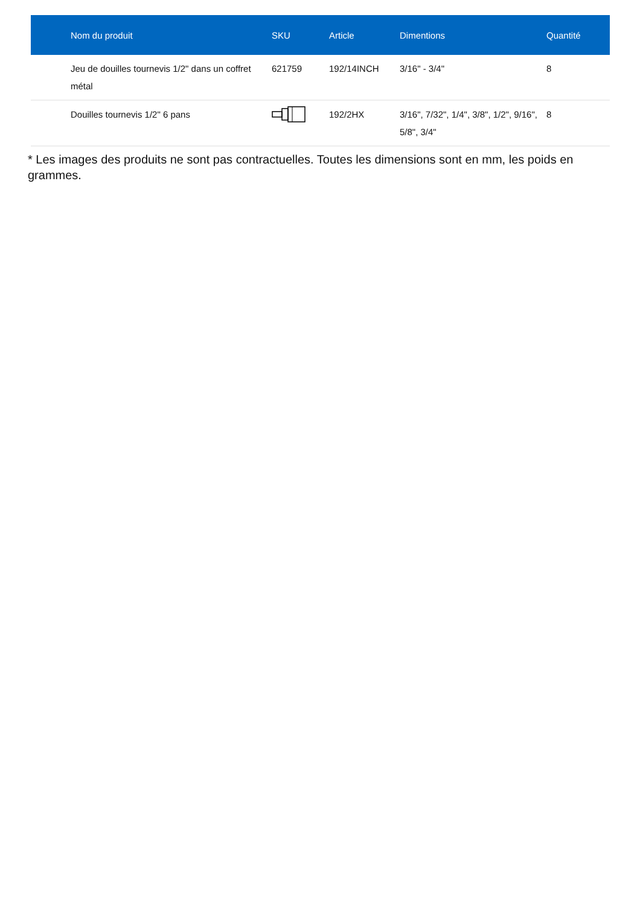| | Nom du produit | SKU | Article | Dimentions | Quantité |
| --- | --- | --- | --- | --- | --- |
| | Jeu de douilles tournevis 1/2" dans un coffret métal | 621759 | 192/14INCH | 3/16" - 3/4" | 8 |
| | Douilles tournevis 1/2" 6 pans | | 192/2HX | 3/16", 7/32", 1/4", 3/8", 1/2", 9/16", 5/8", 3/4" | 8 |
* Les images des produits ne sont pas contractuelles. Toutes les dimensions sont en mm, les poids en grammes.